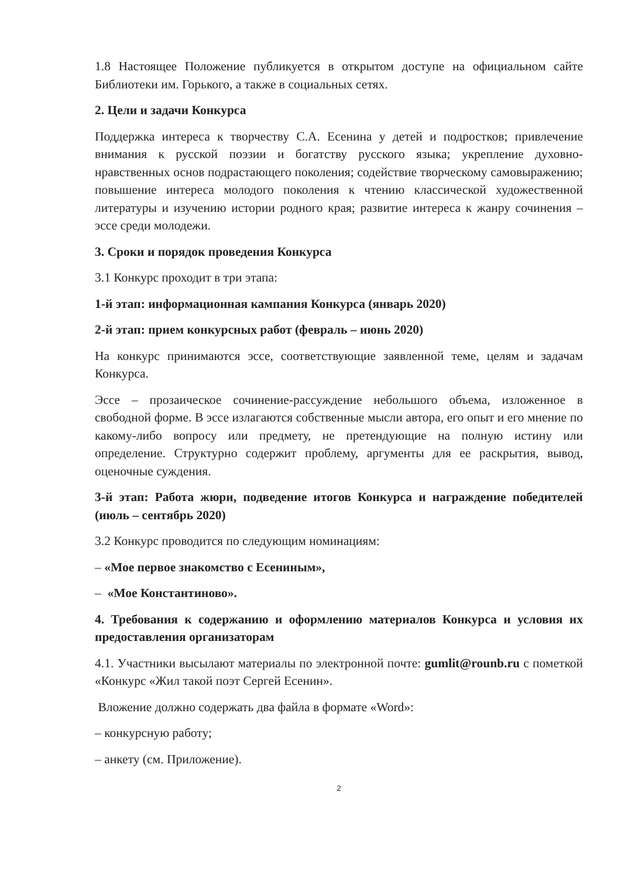1.8 Настоящее Положение публикуется в открытом доступе на официальном сайте Библиотеки им. Горького, а также в социальных сетях.
2. Цели и задачи Конкурса
Поддержка интереса к творчеству С.А. Есенина у детей и подростков; привлечение внимания к русской поэзии и богатству русского языка; укрепление духовно-нравственных основ подрастающего поколения; содействие творческому самовыражению; повышение интереса молодого поколения к чтению классической художественной литературы и изучению истории родного края; развитие интереса к жанру сочинения – эссе среди молодежи.
3. Сроки и порядок проведения Конкурса
3.1 Конкурс проходит в три этапа:
1-й этап: информационная кампания Конкурса (январь 2020)
2-й этап: прием конкурсных работ (февраль – июнь 2020)
На конкурс принимаются эссе, соответствующие заявленной теме, целям и задачам Конкурса.
Эссе – прозаическое сочинение-рассуждение небольшого объема, изложенное в свободной форме. В эссе излагаются собственные мысли автора, его опыт и его мнение по какому-либо вопросу или предмету, не претендующие на полную истину или определение. Структурно содержит проблему, аргументы для ее раскрытия, вывод, оценочные суждения.
3-й этап: Работа жюри, подведение итогов Конкурса и награждение победителей (июль – сентябрь 2020)
3.2 Конкурс проводится по следующим номинациям:
– «Мое первое знакомство с Есениным»,
– «Мое Константиново».
4. Требования к содержанию и оформлению материалов Конкурса и условия их предоставления организаторам
4.1. Участники высылают материалы по электронной почте: gumlit@rounb.ru с пометкой «Конкурс «Жил такой поэт Сергей Есенин».
Вложение должно содержать два файла в формате «Word»:
– конкурсную работу;
– анкету (см. Приложение).
2